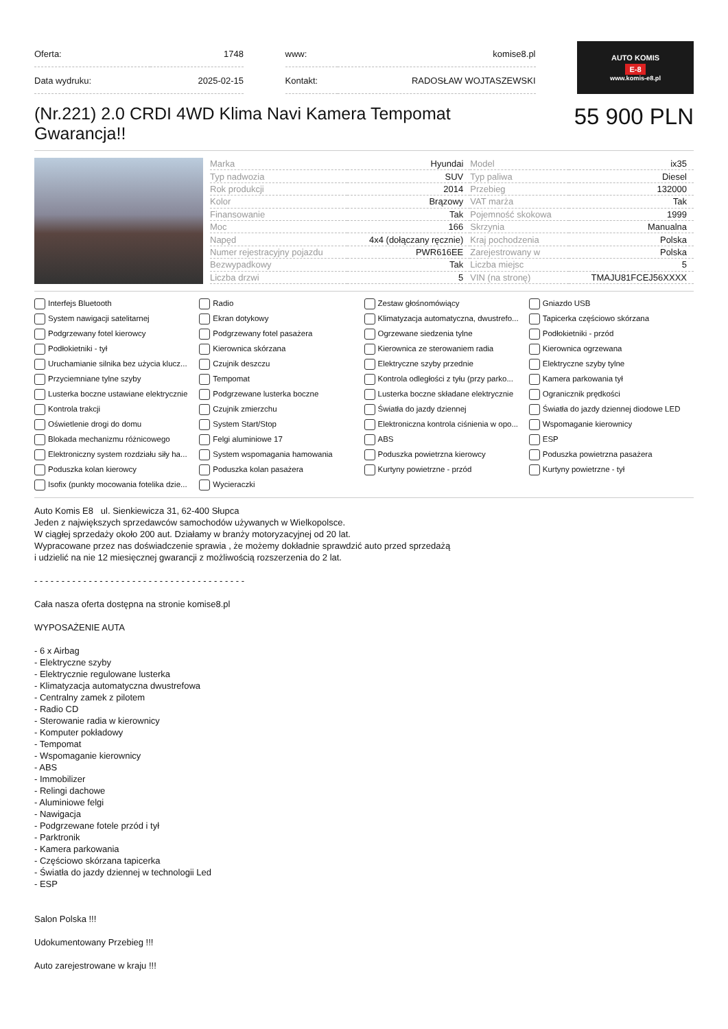| Oferta: | 1748 |
| Data wydruku: | 2025-02-15 |
| www: | komise8.pl |
| Kontakt: | RADOSŁAW WOJTASZEWSKI |
AUTO KOMIS
E-8
www.komis-e8.pl
(Nr.221) 2.0 CRDI 4WD Klima Navi Kamera Tempomat Gwarancja!!
55 900 PLN
| Marka | Hyundai | Model | ix35 |
| Typ nadwozia | SUV | Typ paliwa | Diesel |
| Rok produkcji | 2014 | Przebieg | 132000 |
| Kolor | Brązowy | VAT marża | Tak |
| Finansowanie | Tak | Pojemność skokowa | 1999 |
| Moc | 166 | Skrzynia | Manualna |
| Napęd | 4x4 (dołączany ręcznie) | Kraj pochodzenia | Polska |
| Numer rejestracyjny pojazdu | PWR616EE | Zarejestrowany w | Polska |
| Bezwypadkowy | Tak | Liczba miejsc | 5 |
| Liczba drzwi | 5 | VIN (na stronę) | TMAJU81FCEJ56XXXX |
Interfejs Bluetooth
Radio
Zestaw głośnomówiący
Gniazdo USB
System nawigacji satelitarnej
Ekran dotykowy
Klimatyzacja automatyczna, dwustrefo...
Tapicerka częściowo skórzana
Podgrzewany fotel kierowcy
Podgrzewany fotel pasażera
Ogrzewane siedzenia tylne
Podłokietniki - przód
Podłokietniki - tył
Kierownica skórzana
Kierownica ze sterowaniem radia
Kierownica ogrzewana
Uruchamianie silnika bez użycia klucz...
Czujnik deszczu
Elektryczne szyby przednie
Elektryczne szyby tylne
Przyciemniane tylne szyby
Tempomat
Kontrola odległości z tyłu (przy parko...
Kamera parkowania tył
Lusterka boczne ustawiane elektrycznie
Podgrzewane lusterka boczne
Lusterka boczne składane elektrycznie
Ogranicznik prędkości
Kontrola trakcji
Czujnik zmierzchu
Światła do jazdy dziennej
Światła do jazdy dziennej diodowe LED
Oświetlenie drogi do domu
System Start/Stop
Elektroniczna kontrola ciśnienia w opo...
Wspomaganie kierownicy
Blokada mechanizmu różnicowego
Felgi aluminiowe 17
ABS
ESP
Elektroniczny system rozdziału siły ha...
System wspomagania hamowania
Poduszka powietrzna kierowcy
Poduszka powietrzna pasażera
Poduszka kolan kierowcy
Poduszka kolan pasażera
Kurtyny powietrzne - przód
Kurtyny powietrzne - tył
Isofix (punkty mocowania fotelika dzie...
Wycieraczki
Auto Komis E8 ul. Sienkiewicza 31, 62-400 Słupca
Jeden z największych sprzedawców samochodów używanych w Wielkopolsce.
W ciągłej sprzedaży około 200 aut. Działamy w branży motoryzacyjnej od 20 lat.
Wypracowane przez nas doświadczenie sprawia , że możemy dokładnie sprawdzić auto przed sprzedażą
i udzielić na nie 12 miesięcznej gwarancji z możliwością rozszerzenia do 2 lat.
- - - - - - - - - - - - - - - - - - - - - - - - - - - - - - - - - - - - - - -
Cała nasza oferta dostępna na stronie komise8.pl
WYPOSAŻENIE AUTA
- 6 x Airbag
- Elektryczne szyby
- Elektrycznie regulowane lusterka
- Klimatyzacja automatyczna dwustrefowa
- Centralny zamek z pilotem
- Radio CD
- Sterowanie radia w kierownicy
- Komputer pokładowy
- Tempomat
- Wspomaganie kierownicy
- ABS
- Immobilizer
- Relingi dachowe
- Aluminiowe felgi
- Nawigacja
- Podgrzewane fotele przód i tył
- Parktronik
- Kamera parkowania
- Częściowo skórzana tapicerka
- Światła do jazdy dziennej w technologii Led
- ESP
Salon Polska !!!
Udokumentowany Przebieg !!!
Auto zarejestrowane w kraju !!!